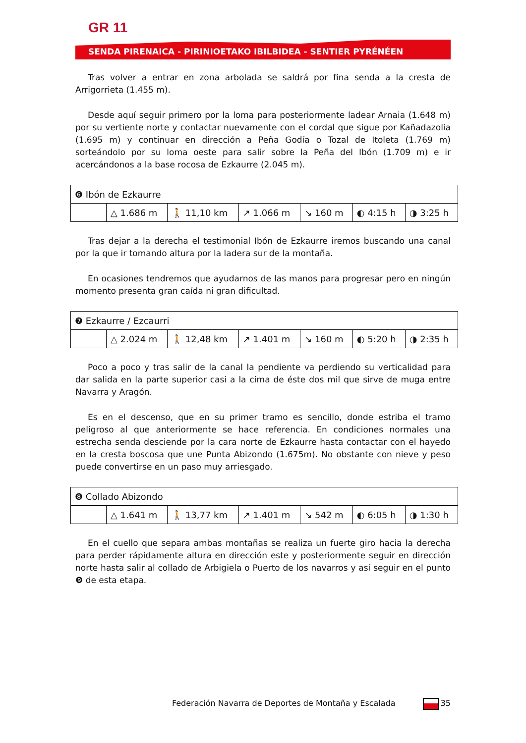GR 11
SENDA PIRENAICA - PIRINIOETAKO IBILBIDEA - SENTIER PYRÉNÉEN
Tras volver a entrar en zona arbolada se saldrá por fina senda a la cresta de Arrigorrieta (1.455 m).
Desde aquí seguir primero por la loma para posteriormente ladear Arnaia (1.648 m) por su vertiente norte y contactar nuevamente con el cordal que sigue por Kañadazolia (1.695 m) y continuar en dirección a Peña Godía o Tozal de Itoleta (1.769 m) sorteándolo por su loma oeste para salir sobre la Peña del Ibón (1.709 m) e ir acercándonos a la base rocosa de Ezkaurre (2.045 m).
| ❻ Ibón de Ezkaurre | | | | | | |
| | △ 1.686 m | 🚶 11,10 km | ↗ 1.066 m | ↘ 160 m | ◐ 4:15 h | ◑ 3:25 h |
Tras dejar a la derecha el testimonial Ibón de Ezkaurre iremos buscando una canal por la que ir tomando altura por la ladera sur de la montaña.
En ocasiones tendremos que ayudarnos de las manos para progresar pero en ningún momento presenta gran caída ni gran dificultad.
| ❼ Ezkaurre / Ezcaurri | | | | | | |
| | △ 2.024 m | 🚶 12,48 km | ↗ 1.401 m | ↘ 160 m | ◐ 5:20 h | ◑ 2:35 h |
Poco a poco y tras salir de la canal la pendiente va perdiendo su verticalidad para dar salida en la parte superior casi a la cima de éste dos mil que sirve de muga entre Navarra y Aragón.
Es en el descenso, que en su primer tramo es sencillo, donde estriba el tramo peligroso al que anteriormente se hace referencia. En condiciones normales una estrecha senda desciende por la cara norte de Ezkaurre hasta contactar con el hayedo en la cresta boscosa que une Punta Abizondo (1.675m). No obstante con nieve y peso puede convertirse en un paso muy arriesgado.
| ❽ Collado Abizondo | | | | | | |
| | △ 1.641 m | 🚶 13,77 km | ↗ 1.401 m | ↘ 542 m | ◐ 6:05 h | ◑ 1:30 h |
En el cuello que separa ambas montañas se realiza un fuerte giro hacia la derecha para perder rápidamente altura en dirección este y posteriormente seguir en dirección norte hasta salir al collado de Arbigiela o Puerto de los navarros y así seguir en el punto ❾ de esta etapa.
Federación Navarra de Deportes de Montaña y Escalada 35